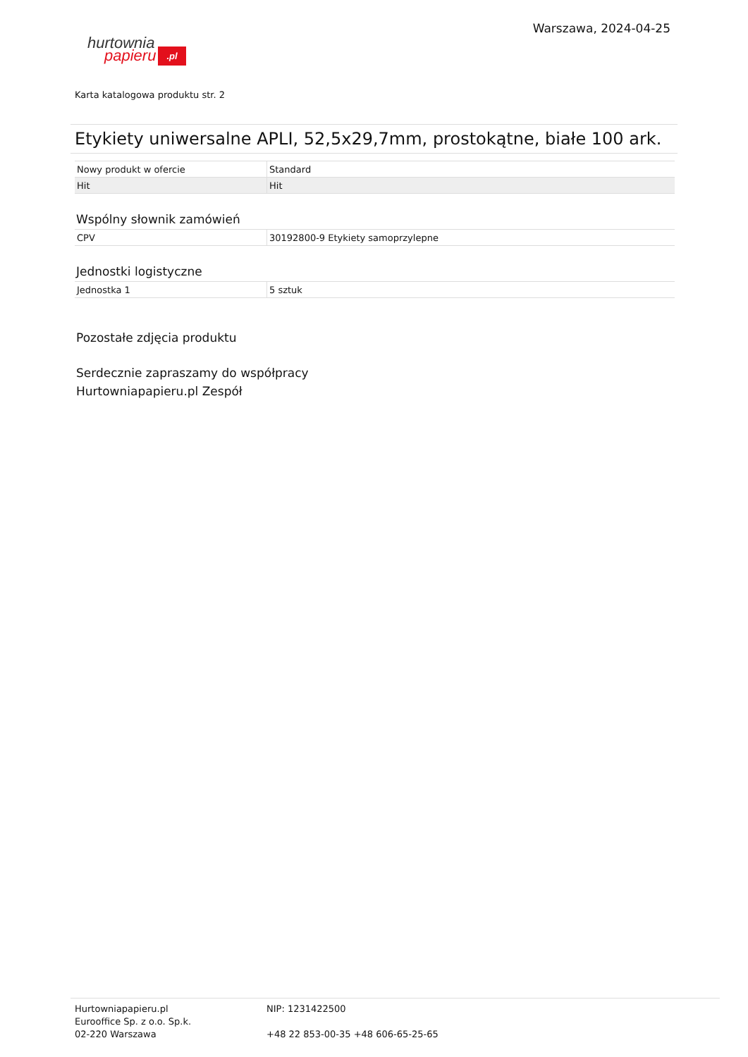hurtownia
papieru.pl
Warszawa, 2024-04-25
Karta katalogowa produktu str. 2
Etykiety uniwersalne APLI, 52,5x29,7mm, prostokątne, białe 100 ark.
| Nowy produkt w ofercie | Standard |
| Hit | Hit |
Wspólny słownik zamówień
| CPV | 30192800-9 Etykiety samoprzylepne |
Jednostki logistyczne
| Jednostka 1 | 5 sztuk |
Pozostałe zdjęcia produktu
Serdecznie zapraszamy do współpracy
Hurtowniapapieru.pl Zespół
Hurtowniapapieru.pl
Eurooffice Sp. z o.o. Sp.k.
02-220 Warszawa
NIP: 1231422500
+48 22 853-00-35 +48 606-65-25-65